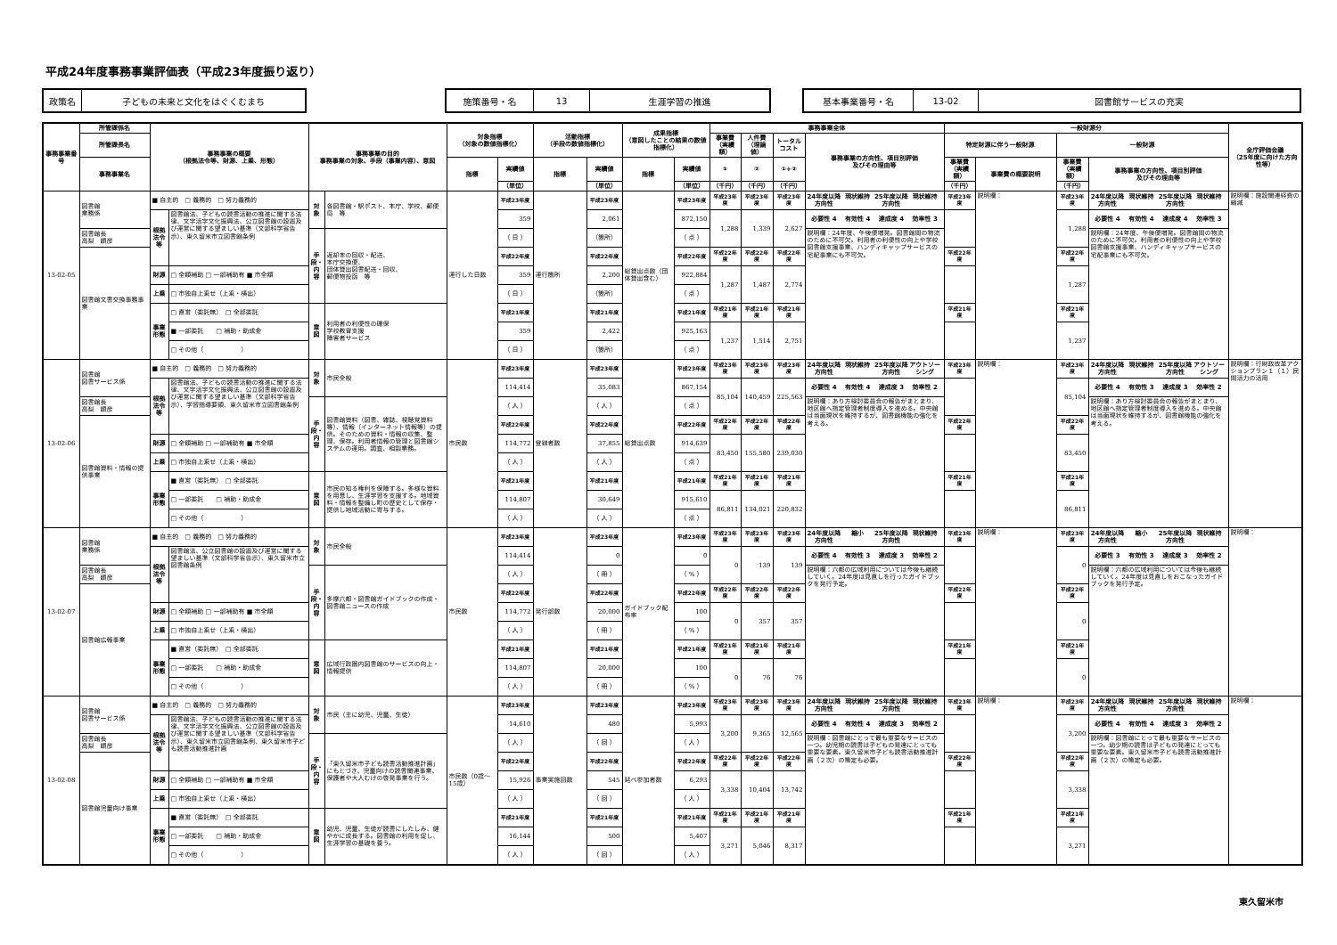平成24年度事務事業評価表（平成23年度振り返り）
| 政策名 | 子どもの未来と文化をはぐくむまち |
| 施策番号・名 | 13 | 生涯学習の推進 |
| 基本事業番号・名 | 13-02 | 図書館サービスの充実 |
| 事務事業番号 | 所管課係名 | 事務事業の概要 （根拠法令等、財源、上乗、形態） | | 事務事業の目的 事務事業の対象、手段（事業内容）、意図 | | 対象指標 （対象の数値指標化） | | 活動指標 （手段の数値指標化） | | 成果指標 （意図したことの結果の数値指標化） | | 事務事業全体 | | | | 一般財源分 | | | | 全庁評価会議 （25年度に向けた方向性等） |
| --- | --- | --- | --- | --- | --- | --- | --- | --- | --- | --- | --- | --- | --- | --- | --- | --- | --- | --- | --- | --- |
| | 所管課長名 | | | | | | | | | | | 事業費 （実績額） | 人件費 （理論値） | トータル コスト | 事務事業の方向性、項目別評価 及びその理由等 | 特定財源に伴う一般財源 | | 一般財源 | | |
| | 事務事業名 | | | | | 指標 | 実績値 | 指標 | 実績値 | 指標 | 実績値 | ① | ② | ①+② | | 事業費 （実績額） | 事業費の概要説明 | 事業費 （実績額） | 事務事業の方向性、項目別評価 及びその理由等 | |
| | | | | | | | （単位） | | （単位） | | （単位） | （千円） | （千円） | （千円） | | （千円） | | （千円） | | |
| 13-02-05 | 図書館 業務係 | ■ 自主的 □ 義務的 □ 努力義務的 | | 対象 | 各図書館・駅ポスト、本庁、学校、郵便局 等 | 運行した日数 | 平成23年度 | 運行箇所 | 平成23年度 | 総貸出点数（団体貸出含む） | 平成23年度 | 平成23年度 | 平成23年度 | 平成23年度 | 24年度以降方向性 現状維持 25年度以降方向性 現状維持 | 平成23年度 | 説明欄： | 平成23年度 | 24年度以降方向性 現状維持 25年度以降方向性 現状維持 | 説明欄：施設関連経費の縮減 |
| | | 根拠法令等 | 図書館法、子どもの読書活動の推進に関する法律、文字活字文化振興法、公立図書館の設置及び運営に関する望ましい基準（文部科学省告示）、東久留米市立図書館条例 | | | | 359 | | 2,061 | | 872,150 | 1,288 | 1,339 | 2,627 | 必要性 4 有効性 4 達成度 4 効率性 3 | | | 1,288 | 必要性 4 有効性 4 達成度 4 効率性 3 | |
| | 図書館長 高梨 顕彦 | | | 手段・内容 | 返却本の回収・配送、 本庁交換便、 団体貸出図書配送・回収、 郵便物投函 等 | | （ 日 ） | | （箇所） | | （ 点 ） | | | | 説明欄：24年度、午後便増発。図書館間の物流のために不可欠。利用者の利便性の向上や学校図書館支援事業、ハンディキャップサービスの宅配事業にも不可欠。 | | | | 説明欄：24年度、午後便増発。図書館間の物流のために不可欠。利用者の利便性の向上や学校図書館支援事業、ハンディキャップサービスの宅配事業にも不可欠。 | |
| | 図書館文書交換事務事業 | | | | | | 平成22年度 | | 平成22年度 | | 平成22年度 | 平成22年度 | 平成22年度 | 平成22年度 | | 平成22年度 | | 平成22年度 | | |
| | | 財源 | □ 全額補助 □ 一部補助有 ■ 市全額 | | | | 359 | | 2,200 | | 922,884 | 1,287 | 1,487 | 2,774 | | | | 1,287 | | |
| | | 上乗 | □ 市独自上乗せ（上乗・横出） | | | | （ 日 ） | | （箇所） | | （ 点 ） | | | | | | | | | |
| | | 事業形態 | □ 直営（委託無） □ 全部委託 | 意図 | 利用者の利便性の確保 学校教育支援 障害者サービス | | 平成21年度 | | 平成21年度 | | 平成21年度 | 平成21年度 | 平成21年度 | 平成21年度 | | 平成21年度 | | 平成21年度 | | |
| | | | ■ 一部委託 □ 補助・助成金 | | | | 359 | | 2,422 | | 925,163 | 1,237 | 1,514 | 2,751 | | | | 1,237 | | |
| | | | □ その他（ ） | | | | （ 日 ） | | （箇所） | | （ 点 ） | | | | | | | | | |
| 13-02-06 | 図書館 図書サービス係 | ■ 自主的 □ 義務的 □ 努力義務的 | | 対象 | 市民全般 | 市民数 | 平成23年度 | 登録者数 | 平成23年度 | 総貸出点数 | 平成23年度 | 平成23年度 | 平成23年度 | 平成23年度 | 24年度以降方向性 現状維持 25年度以降方向性 アウトソーシング | 平成23年度 | 説明欄： | 平成23年度 | 24年度以降方向性 現状維持 25年度以降方向性 アウトソーシング | 説明欄：行財政改革アクションプラン１（１）民間活力の活用 |
| | | 根拠法令等 | 図書館法、子どもの読書活動の推進に関する法律、文字活字文化振興法、公立図書館の設置及び運営に関する望ましい基準（文部科学省告示）、学習指導要領、東久留米市立図書館条例 | | | | 114,414 | | 35,083 | | 867,154 | 85,104 | 140,459 | 225,563 | 必要性 4 有効性 4 達成度 3 効率性 2 | | | 85,104 | 必要性 4 有効性 3 達成度 3 効率性 2 | |
| | 図書館長 高梨 顕彦 | | | 手段・内容 | 図書館資料（図書、雑誌、視聴覚資料等）、情報（インターネット情報等）の提供。そのための資料・情報の収集、整理、保存。利用者情報の管理と図書館システムの運用。調査、相談業務。 | | （ 人 ） | | （ 人 ） | | （ 点 ） | | | | 説明欄：あり方検討委員会の報告がまとまり、地区館へ指定管理者制度導入を進める。中央館は当面現状を維持するが、図書館機能の強化を考える。 | | | | 説明欄：あり方検討委員会の報告がまとまり、地区館へ指定管理者制度導入を進める。中央館は当面現状を維持するが、図書館機能の強化を考える。 | |
| | 図書館資料・情報の提供事業 | | | | | | 平成22年度 | | 平成22年度 | | 平成22年度 | 平成22年度 | 平成22年度 | 平成22年度 | | 平成22年度 | | 平成22年度 | | |
| | | 財源 | □ 全額補助 □ 一部補助有 ■ 市全額 | | | | 114,772 | | 37,855 | | 914,639 | 83,450 | 155,580 | 239,030 | | | | 83,450 | | |
| | | 上乗 | □ 市独自上乗せ（上乗・横出） | | | | （ 人 ） | | （ 人 ） | | （ 点 ） | | | | | | | | | |
| | | 事業形態 | ■ 直営（委託無） □ 全部委託 | 意図 | 市民の知る権利を保障する。多様な資料を用意し、生涯学習を支援する。地域資料・情報を整備し町の歴史として保存・提供し地域活動に寄与する。 | | 平成21年度 | | 平成21年度 | | 平成21年度 | 平成21年度 | 平成21年度 | 平成21年度 | | 平成21年度 | | 平成21年度 | | |
| | | | □ 一部委託 □ 補助・助成金 | | | | 114,807 | | 30,649 | | 915,610 | 86,811 | 134,021 | 220,832 | | | | 86,811 | | |
| | | | □ その他（ ） | | | | （ 人 ） | | （ 人 ） | | （ 点 ） | | | | | | | | | |
| 13-02-07 | 図書館 業務係 | ■ 自主的 □ 義務的 □ 努力義務的 | | 対象 | 市民全般 | 市民数 | 平成23年度 | 発行部数 | 平成23年度 | ガイドブック配布率 | 平成23年度 | 平成23年度 | 平成23年度 | 平成23年度 | 24年度以降方向性 縮小 25年度以降方向性 現状維持 | 平成23年度 | 説明欄： | 平成23年度 | 24年度以降方向性 縮小 25年度以降方向性 現状維持 | 説明欄： |
| | | 根拠法令等 | 図書館法、公立図書館の設置及び運営に関する望ましい基準（文部科学省告示）、東久留米市立図書館条例 | | | | 114,414 | | 0 | | 0 | 0 | 139 | 139 | 必要性 4 有効性 3 達成度 3 効率性 2 | | | 0 | 必要性 3 有効性 3 達成度 3 効率性 2 | |
| | 図書館長 高梨 顕彦 | | | 手段・内容 | 多摩六都・図書館ガイドブックの作成・図書館ニュースの作成 | | （ 人 ） | | （ 冊 ） | | （ % ） | | | | 説明欄：六都の広域利用については今後も継続していく。24年度は見直しを行ったガイドブックを発行予定。 | | | | 説明欄：六都の広域利用については今後も継続していく。24年度は見直しをおこなったガイドブックを発行予定。 | |
| | 図書館広報事業 | | | | | | 平成22年度 | | 平成22年度 | | 平成22年度 | 平成22年度 | 平成22年度 | 平成22年度 | | 平成22年度 | | 平成22年度 | | |
| | | 財源 | □ 全額補助 □ 一部補助有 ■ 市全額 | | | | 114,772 | | 20,000 | | 100 | 0 | 357 | 357 | | | | 0 | | |
| | | 上乗 | □ 市独自上乗せ（上乗・横出） | | | | （ 人 ） | | （ 冊 ） | | （ % ） | | | | | | | | | |
| | | 事業形態 | ■ 直営（委託無） □ 全部委託 | 意図 | 広域行政圏内図書館のサービスの向上・情報提供 | | 平成21年度 | | 平成21年度 | | 平成21年度 | 平成21年度 | 平成21年度 | 平成21年度 | | 平成21年度 | | 平成21年度 | | |
| | | | □ 一部委託 □ 補助・助成金 | | | | 114,807 | | 20,000 | | 100 | 0 | 76 | 76 | | | | 0 | | |
| | | | □ その他（ ） | | | | （ 人 ） | | （ 冊 ） | | （ % ） | | | | | | | | | |
| 13-02-08 | 図書館 図書サービス係 | ■ 自主的 □ 義務的 □ 努力義務的 | | 対象 | 市民（主に幼児、児童、生徒） | 市民数（0歳～15歳） | 平成23年度 | 事業実施回数 | 平成23年度 | 延べ参加者数 | 平成23年度 | 平成23年度 | 平成23年度 | 平成23年度 | 24年度以降方向性 現状維持 25年度以降方向性 現状維持 | 平成23年度 | 説明欄： | 平成23年度 | 24年度以降方向性 現状維持 25年度以降方向性 現状維持 | 説明欄： |
| | | 根拠法令等 | 図書館法、子どもの読書活動の推進に関する法律、文字活字文化振興法、公立図書館の設置及び運営に関する望ましい基準（文部科学省告示）、東久留米市立図書館条例、東久留米市子ども読書活動推進計画 | | | | 14,610 | | 480 | | 5,993 | 3,200 | 9,365 | 12,565 | 必要性 4 有効性 4 達成度 3 効率性 2 | | | 3,200 | 必要性 4 有効性 4 達成度 3 効率性 2 | |
| | 図書館長 高梨 顕彦 | | | 手段・内容 | 「東久留米市子ども読書活動推進計画」にもとづき、児童向けの読書関連事業、保護者や大人むけの啓発事業を行う。 | | （ 人 ） | | （ 回 ） | | （ 人 ） | | | | 説明欄：図書館にとって最も重要なサービスの一つ。幼児期の読書は子どもの発達にとっても重要な要素。東久留米市子ども読書活動推進計画（２次）の策定も必要。 | | | | 説明欄：図書館にとって最も重要なサービスの一つ。幼少期の読書は子どもの発達にとっても重要な要素。東久留米市子ども読書活動推進計画（２次）の策定も必要。 | |
| | 図書館児童向け事業 | | | | | | 平成22年度 | | 平成22年度 | | 平成22年度 | 平成22年度 | 平成22年度 | 平成22年度 | | 平成22年度 | | 平成22年度 | | |
| | | 財源 | □ 全額補助 □ 一部補助有 ■ 市全額 | | | | 15,926 | | 545 | | 6,293 | 3,338 | 10,404 | 13,742 | | | | 3,338 | | |
| | | 上乗 | □ 市独自上乗せ（上乗・横出） | | | | （ 人 ） | | （ 回 ） | | （ 人 ） | | | | | | | | | |
| | | 事業形態 | ■ 直営（委託無） □ 全部委託 | 意図 | 幼児、児童、生徒が読書にしたしみ、健やかに成長する。図書館の利用を促し、生涯学習の基礎を養う。 | | 平成21年度 | | 平成21年度 | | 平成21年度 | 平成21年度 | 平成21年度 | 平成21年度 | | 平成21年度 | | 平成21年度 | | |
| | | | □ 一部委託 □ 補助・助成金 | | | | 16,144 | | 500 | | 5,407 | 3,271 | 5,046 | 8,317 | | | | 3,271 | | |
| | | | □ その他（ ） | | | | （ 人 ） | | （ 回 ） | | （ 人 ） | | | | | | | | | |
東久留米市